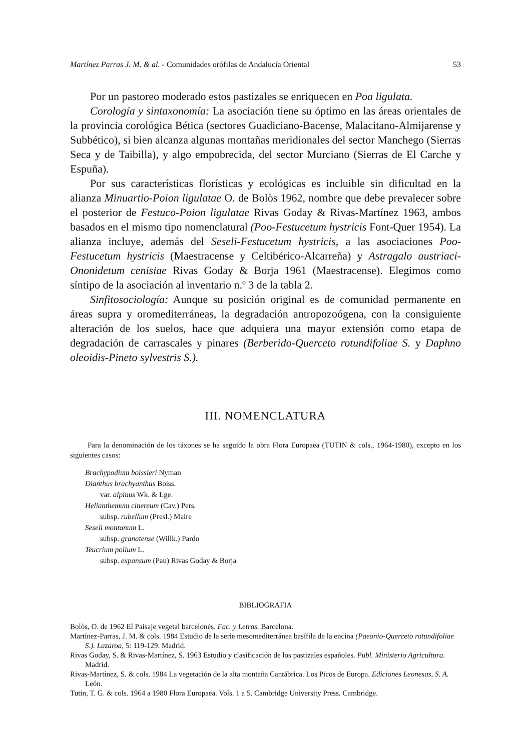Martínez Parras J. M. & al. - Comunidades orófilas de Andalucía Oriental 53
Por un pastoreo moderado estos pastizales se enriquecen en Poa ligulata.
Corología y sintaxonomía: La asociación tiene su óptimo en las áreas orientales de la provincia corológica Bética (sectores Guadiciano-Bacense, Malacitano-Almijarense y Subbético), si bien alcanza algunas montañas meridionales del sector Manchego (Sierras Seca y de Taibilla), y algo empobrecida, del sector Murciano (Sierras de El Carche y Espuña).
Por sus características florísticas y ecológicas es incluible sin dificultad en la alianza Minuartio-Poion ligulatae O. de Bolòs 1962, nombre que debe prevalecer sobre el posterior de Festuco-Poion ligulatae Rivas Goday & Rivas-Martínez 1963, ambos basados en el mismo tipo nomenclatural (Poo-Festucetum hystricis Font-Quer 1954). La alianza incluye, además del Seseli-Festucetum hystricis, a las asociaciones Poo-Festucetum hystricis (Maestracense y Celtibérico-Alcarreña) y Astragalo austriaci-Ononidetum cenisiae Rivas Goday & Borja 1961 (Maestracense). Elegimos como síntipo de la asociación al inventario n.º 3 de la tabla 2.
Sinfitosociología: Aunque su posición original es de comunidad permanente en áreas supra y oromediterráneas, la degradación antropozoógena, con la consiguiente alteración de los suelos, hace que adquiera una mayor extensión como etapa de degradación de carrascales y pinares (Berberido-Querceto rotundifoliae S. y Daphno oleoidis-Pineto sylvestris S.).
III. NOMENCLATURA
Para la denominación de los táxones se ha seguido la obra Flora Europaea (TUTIN & cols., 1964-1980), excepto en los siguientes casos:
Brachypodium boissieri Nyman
Dianthus brachyanthus Boiss.
var. alpinus Wk. & Lge.
Helianthemum cinereum (Cav.) Pers.
subsp. rubellum (Presl.) Maire
Seseli montanum L.
subsp. granatense (Willk.) Pardo
Teucrium polium L.
subsp. expansum (Pau) Rivas Goday & Borja
BIBLIOGRAFIA
Bolòs, O. de 1962 El Paisaje vegetal barcelonés. Fac. y Letras. Barcelona.
Martínez-Parras, J. M. & cols. 1984 Estudio de la serie mesomediterránea basífila de la encina (Paeonio-Querceto rotundifoliae S.). Lazaroa, 5: 119-129. Madrid.
Rivas Goday, S. & Rivas-Martínez, S. 1963 Estudio y clasificación de los pastizales españoles. Publ. Ministerio Agricultura. Madrid.
Rivas-Martínez, S. & cols. 1984 La vegetación de la alta montaña Cantábrica. Los Picos de Europa. Ediciones Leonesas, S. A. León.
Tutin, T. G. & cols. 1964 a 1980 Flora Europaea. Vols. 1 a 5. Cambridge University Press. Cambridge.